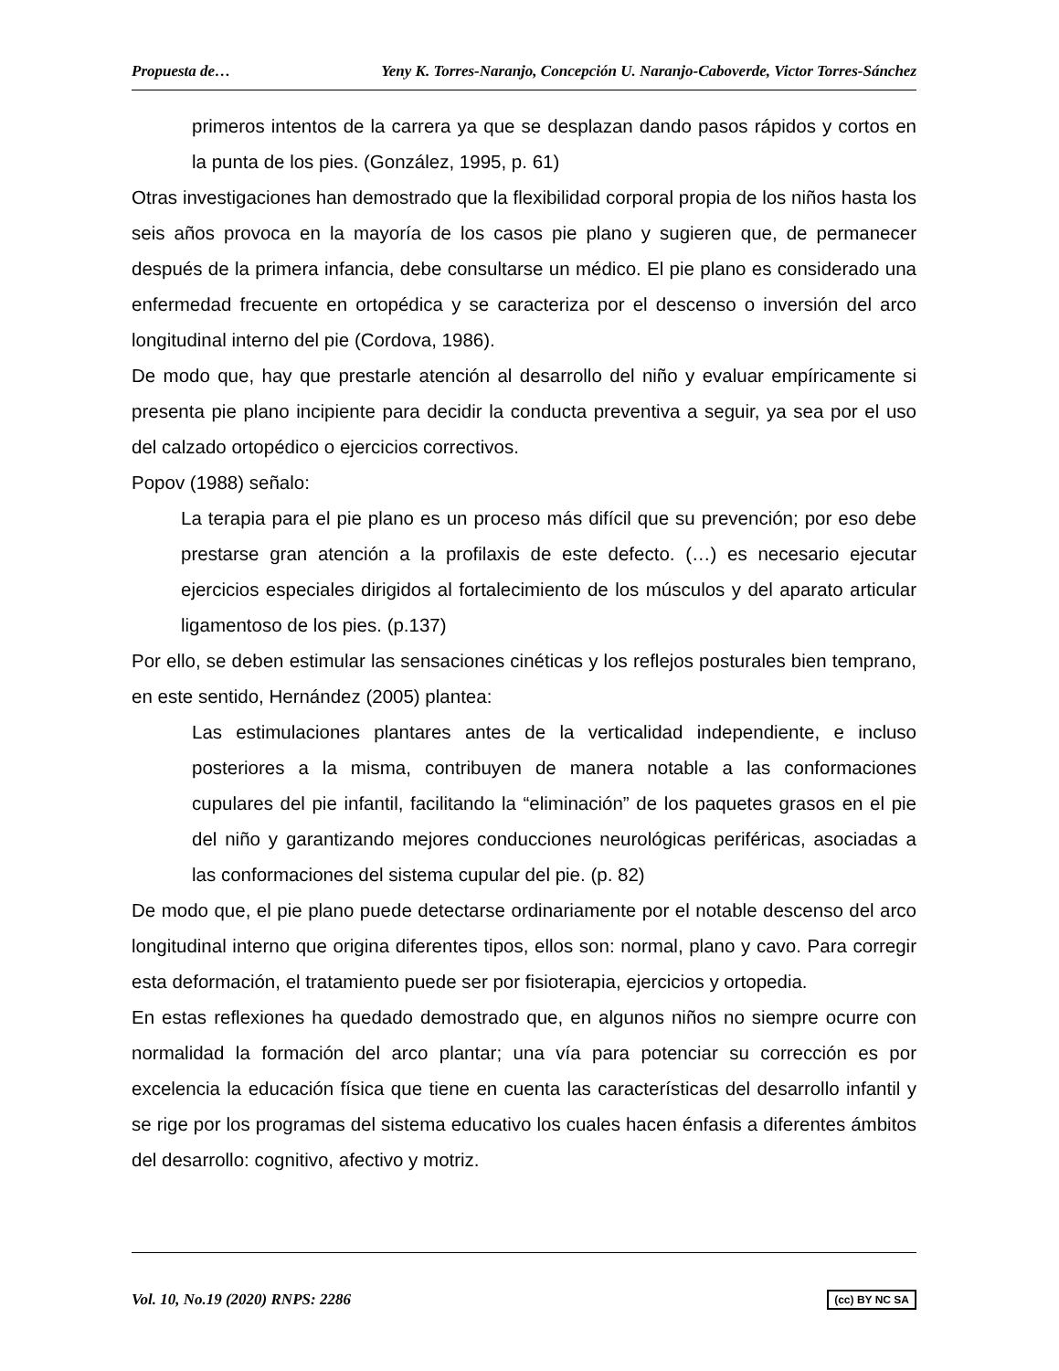Propuesta de… Yeny K. Torres-Naranjo, Concepción U. Naranjo-Caboverde, Victor Torres-Sánchez
primeros intentos de la carrera ya que se desplazan dando pasos rápidos y cortos en la punta de los pies. (González, 1995, p. 61)
Otras investigaciones han demostrado que la flexibilidad corporal propia de los niños hasta los seis años provoca en la mayoría de los casos pie plano y sugieren que, de permanecer después de la primera infancia, debe consultarse un médico. El pie plano es considerado una enfermedad frecuente en ortopédica y se caracteriza por el descenso o inversión del arco longitudinal interno del pie (Cordova, 1986).
De modo que, hay que prestarle atención al desarrollo del niño y evaluar empíricamente si presenta pie plano incipiente para decidir la conducta preventiva a seguir, ya sea por el uso del calzado ortopédico o ejercicios correctivos.
Popov (1988) señalo:
La terapia para el pie plano es un proceso más difícil que su prevención; por eso debe prestarse gran atención a la profilaxis de este defecto. (…) es necesario ejecutar ejercicios especiales dirigidos al fortalecimiento de los músculos y del aparato articular ligamentoso de los pies. (p.137)
Por ello, se deben estimular las sensaciones cinéticas y los reflejos posturales bien temprano, en este sentido, Hernández (2005) plantea:
Las estimulaciones plantares antes de la verticalidad independiente, e incluso posteriores a la misma, contribuyen de manera notable a las conformaciones cupulares del pie infantil, facilitando la “eliminación” de los paquetes grasos en el pie del niño y garantizando mejores conducciones neurológicas periféricas, asociadas a las conformaciones del sistema cupular del pie. (p. 82)
De modo que, el pie plano puede detectarse ordinariamente por el notable descenso del arco longitudinal interno que origina diferentes tipos, ellos son: normal, plano y cavo. Para corregir esta deformación, el tratamiento puede ser por fisioterapia, ejercicios y ortopedia.
En estas reflexiones ha quedado demostrado que, en algunos niños no siempre ocurre con normalidad la formación del arco plantar; una vía para potenciar su corrección es por excelencia la educación física que tiene en cuenta las características del desarrollo infantil y se rige por los programas del sistema educativo los cuales hacen énfasis a diferentes ámbitos del desarrollo: cognitivo, afectivo y motriz.
Vol. 10, No.19 (2020) RNPS: 2286 (cc) BY NC SA